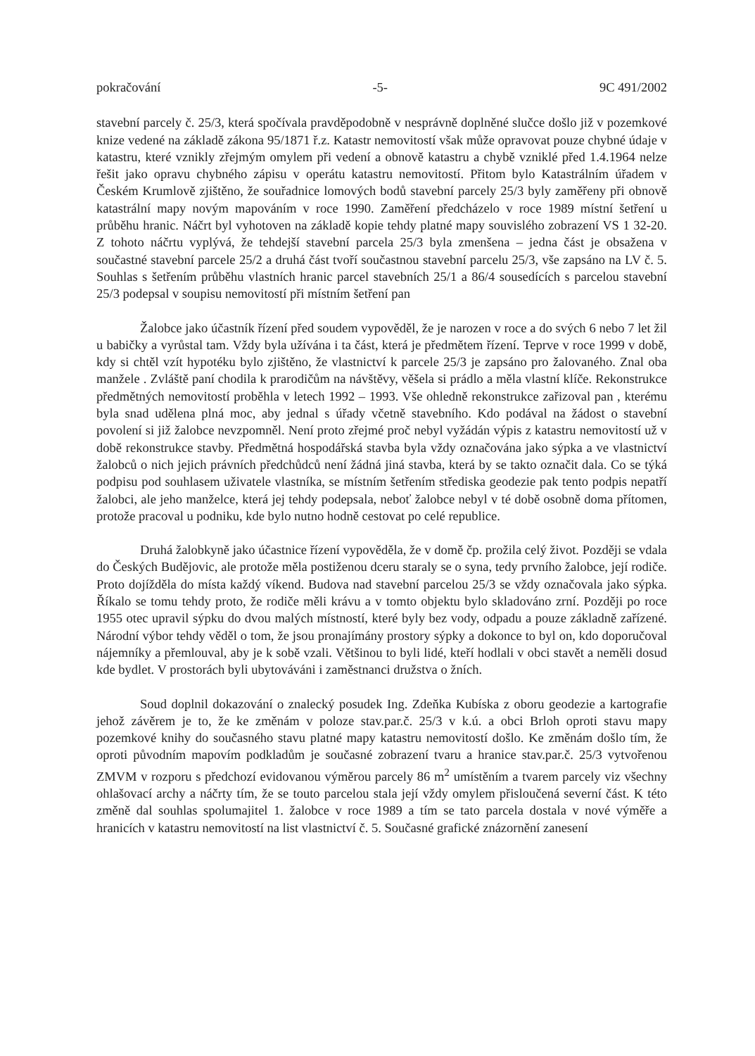pokračování -5- 9C 491/2002
stavební parcely č. 25/3, která spočívala pravděpodobně v nesprávně doplněné slučce došlo již v pozemkové knize vedené na základě zákona 95/1871 ř.z. Katastr nemovitostí však může opravovat pouze chybné údaje v katastru, které vznikly zřejmým omylem při vedení a obnově katastru a chybě vzniklé před 1.4.1964 nelze řešit jako opravu chybného zápisu v operátu katastru nemovitostí. Přitom bylo Katastrálním úřadem v Českém Krumlově zjištěno, že souřadnice lomových bodů stavební parcely 25/3 byly zaměřeny při obnově katastrální mapy novým mapováním v roce 1990. Zaměření předcházelo v roce 1989 místní šetření u průběhu hranic. Náčrt byl vyhotoven na základě kopie tehdy platné mapy souvislého zobrazení VS 1 32-20. Z tohoto náčrtu vyplývá, že tehdejší stavební parcela 25/3 byla zmenšena – jedna část je obsažena v součastné stavební parcele 25/2 a druhá část tvoří součastnou stavební parcelu 25/3, vše zapsáno na LV č. 5. Souhlas s šetřením průběhu vlastních hranic parcel stavebních 25/1 a 86/4 sousedících s parcelou stavební 25/3 podepsal v soupisu nemovitostí při místním šetření pan
Žalobce jako účastník řízení před soudem vypověděl, že je narozen v roce a do svých 6 nebo 7 let žil u babičky a vyrůstal tam. Vždy byla užívána i ta část, která je předmětem řízení. Teprve v roce 1999 v době, kdy si chtěl vzít hypotéku bylo zjištěno, že vlastnictví k parcele 25/3 je zapsáno pro žalovaného. Znal oba manžele . Zvláště paní chodila k prarodičům na návštěvy, věšela si prádlo a měla vlastní klíče. Rekonstrukce předmětných nemovitostí proběhla v letech 1992 – 1993. Vše ohledně rekonstrukce zařizoval pan , kterému byla snad udělena plná moc, aby jednal s úřady včetně stavebního. Kdo podával na žádost o stavební povolení si již žalobce nevzpomněl. Není proto zřejmé proč nebyl vyžádán výpis z katastru nemovitostí už v době rekonstrukce stavby. Předmětná hospodářská stavba byla vždy označována jako sýpka a ve vlastnictví žalobců o nich jejich právních předchůdců není žádná jiná stavba, která by se takto označit dala. Co se týká podpisu pod souhlasem uživatele vlastníka, se místním šetřením střediska geodezie pak tento podpis nepatří žalobci, ale jeho manželce, která jej tehdy podepsala, neboť žalobce nebyl v té době osobně doma přítomen, protože pracoval u podniku, kde bylo nutno hodně cestovat po celé republice.
Druhá žalobkyně jako účastnice řízení vypověděla, že v domě čp. prožila celý život. Později se vdala do Českých Budějovic, ale protože měla postiženou dceru staraly se o syna, tedy prvního žalobce, její rodiče. Proto dojížděla do místa každý víkend. Budova nad stavební parcelou 25/3 se vždy označovala jako sýpka. Říkalo se tomu tehdy proto, že rodiče měli krávu a v tomto objektu bylo skladováno zrní. Později po roce 1955 otec upravil sýpku do dvou malých místností, které byly bez vody, odpadu a pouze základně zařízené. Národní výbor tehdy věděl o tom, že jsou pronajímány prostory sýpky a dokonce to byl on, kdo doporučoval nájemníky a přemlouval, aby je k sobě vzali. Většinou to byli lidé, kteří hodlali v obci stavět a neměli dosud kde bydlet. V prostorách byli ubytováváni i zaměstnanci družstva o žních.
Soud doplnil dokazování o znalecký posudek Ing. Zdeňka Kubíska z oboru geodezie a kartografie jehož závěrem je to, že ke změnám v poloze stav.par.č. 25/3 v k.ú. a obci Brloh oproti stavu mapy pozemkové knihy do současného stavu platné mapy katastru nemovitostí došlo. Ke změnám došlo tím, že oproti původním mapovím podkladům je současné zobrazení tvaru a hranice stav.par.č. 25/3 vytvořenou ZMVM v rozporu s předchozí evidovanou výměrou parcely 86 m<sup>2</sup> umístěním a tvarem parcely viz všechny ohlašovací archy a náčrty tím, že se touto parcelou stala její vždy omylem přisloučená severní část. K této změně dal souhlas spolumajitel 1. žalobce v roce 1989 a tím se tato parcela dostala v nové výměře a hranicích v katastru nemovitostí na list vlastnictví č. 5. Současné grafické znázornění zanesení